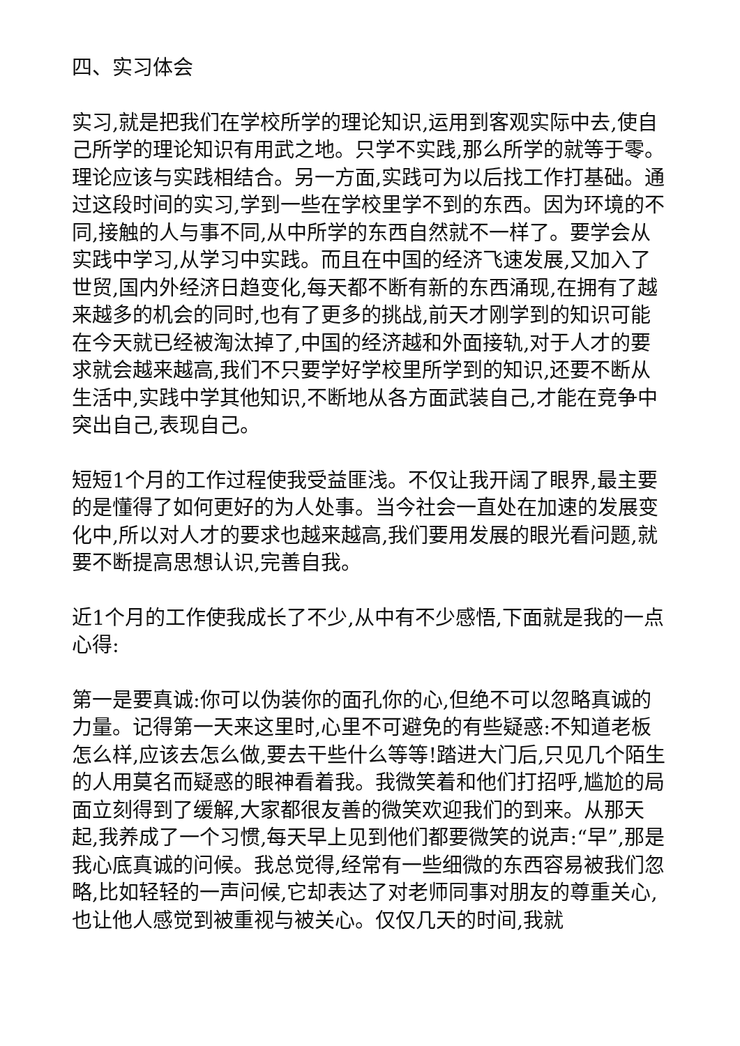四、实习体会
实习,就是把我们在学校所学的理论知识,运用到客观实际中去,使自己所学的理论知识有用武之地。只学不实践,那么所学的就等于零。理论应该与实践相结合。另一方面,实践可为以后找工作打基础。通过这段时间的实习,学到一些在学校里学不到的东西。因为环境的不同,接触的人与事不同,从中所学的东西自然就不一样了。要学会从实践中学习,从学习中实践。而且在中国的经济飞速发展,又加入了世贸,国内外经济日趋变化,每天都不断有新的东西涌现,在拥有了越来越多的机会的同时,也有了更多的挑战,前天才刚学到的知识可能在今天就已经被淘汰掉了,中国的经济越和外面接轨,对于人才的要求就会越来越高,我们不只要学好学校里所学到的知识,还要不断从生活中,实践中学其他知识,不断地从各方面武装自己,才能在竞争中突出自己,表现自己。
短短1个月的工作过程使我受益匪浅。不仅让我开阔了眼界,最主要的是懂得了如何更好的为人处事。当今社会一直处在加速的发展变化中,所以对人才的要求也越来越高,我们要用发展的眼光看问题,就要不断提高思想认识,完善自我。
近1个月的工作使我成长了不少,从中有不少感悟,下面就是我的一点心得:
第一是要真诚:你可以伪装你的面孔你的心,但绝不可以忽略真诚的力量。记得第一天来这里时,心里不可避免的有些疑惑:不知道老板怎么样,应该去怎么做,要去干些什么等等!踏进大门后,只见几个陌生的人用莫名而疑惑的眼神看着我。我微笑着和他们打招呼,尴尬的局面立刻得到了缓解,大家都很友善的微笑欢迎我们的到来。从那天起,我养成了一个习惯,每天早上见到他们都要微笑的说声:“早”,那是我心底真诚的问候。我总觉得,经常有一些细微的东西容易被我们忽略,比如轻轻的一声问候,它却表达了对老师同事对朋友的尊重关心,也让他人感觉到被重视与被关心。仅仅几天的时间,我就